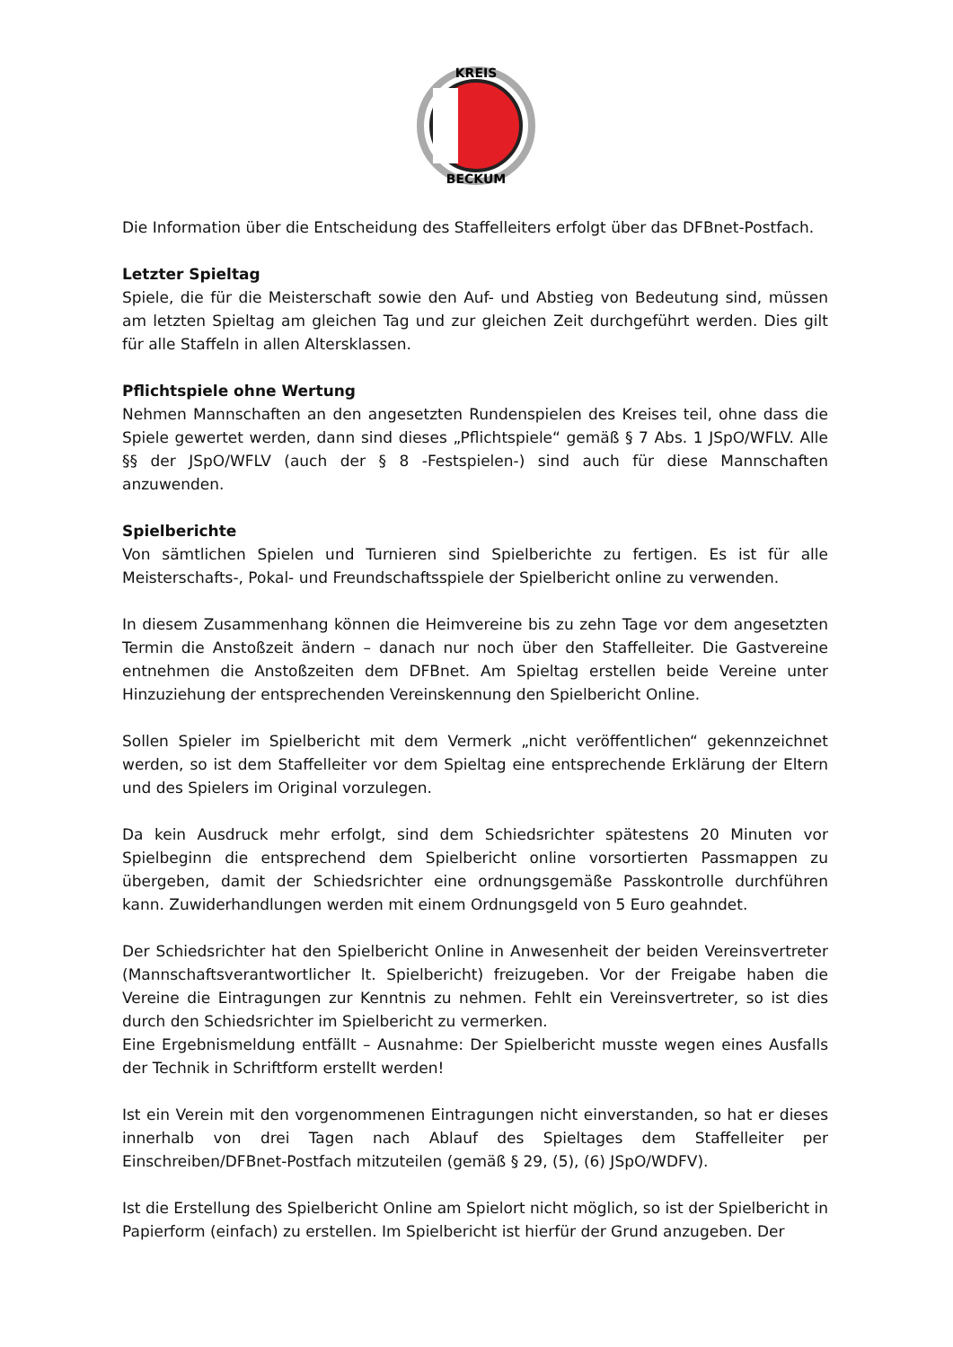KREIS
BECKUM
Die Information über die Entscheidung des Staffelleiters erfolgt über das DFBnet-Postfach.
Letzter Spieltag
Spiele, die für die Meisterschaft sowie den Auf- und Abstieg von Bedeutung sind, müssen am letzten Spieltag am gleichen Tag und zur gleichen Zeit durchgeführt werden. Dies gilt für alle Staffeln in allen Altersklassen.
Pflichtspiele ohne Wertung
Nehmen Mannschaften an den angesetzten Rundenspielen des Kreises teil, ohne dass die Spiele gewertet werden, dann sind dieses „Pflichtspiele“ gemäß § 7 Abs. 1 JSpO/WFLV. Alle §§ der JSpO/WFLV (auch der § 8 -Festspielen-) sind auch für diese Mannschaften anzuwenden.
Spielberichte
Von sämtlichen Spielen und Turnieren sind Spielberichte zu fertigen. Es ist für alle Meisterschafts-, Pokal- und Freundschaftsspiele der Spielbericht online zu verwenden.
In diesem Zusammenhang können die Heimvereine bis zu zehn Tage vor dem angesetzten Termin die Anstoßzeit ändern – danach nur noch über den Staffelleiter. Die Gastvereine entnehmen die Anstoßzeiten dem DFBnet. Am Spieltag erstellen beide Vereine unter Hinzuziehung der entsprechenden Vereinskennung den Spielbericht Online.
Sollen Spieler im Spielbericht mit dem Vermerk „nicht veröffentlichen“ gekennzeichnet werden, so ist dem Staffelleiter vor dem Spieltag eine entsprechende Erklärung der Eltern und des Spielers im Original vorzulegen.
Da kein Ausdruck mehr erfolgt, sind dem Schiedsrichter spätestens 20 Minuten vor Spielbeginn die entsprechend dem Spielbericht online vorsortierten Passmappen zu übergeben, damit der Schiedsrichter eine ordnungsgemäße Passkontrolle durchführen kann. Zuwiderhandlungen werden mit einem Ordnungsgeld von 5 Euro geahndet.
Der Schiedsrichter hat den Spielbericht Online in Anwesenheit der beiden Vereinsvertreter (Mannschaftsverantwortlicher lt. Spielbericht) freizugeben. Vor der Freigabe haben die Vereine die Eintragungen zur Kenntnis zu nehmen. Fehlt ein Vereinsvertreter, so ist dies durch den Schiedsrichter im Spielbericht zu vermerken.
Eine Ergebnismeldung entfällt – Ausnahme: Der Spielbericht musste wegen eines Ausfalls der Technik in Schriftform erstellt werden!
Ist ein Verein mit den vorgenommenen Eintragungen nicht einverstanden, so hat er dieses innerhalb von drei Tagen nach Ablauf des Spieltages dem Staffelleiter per Einschreiben/DFBnet-Postfach mitzuteilen (gemäß § 29, (5), (6) JSpO/WDFV).
Ist die Erstellung des Spielbericht Online am Spielort nicht möglich, so ist der Spielbericht in Papierform (einfach) zu erstellen. Im Spielbericht ist hierfür der Grund anzugeben. Der